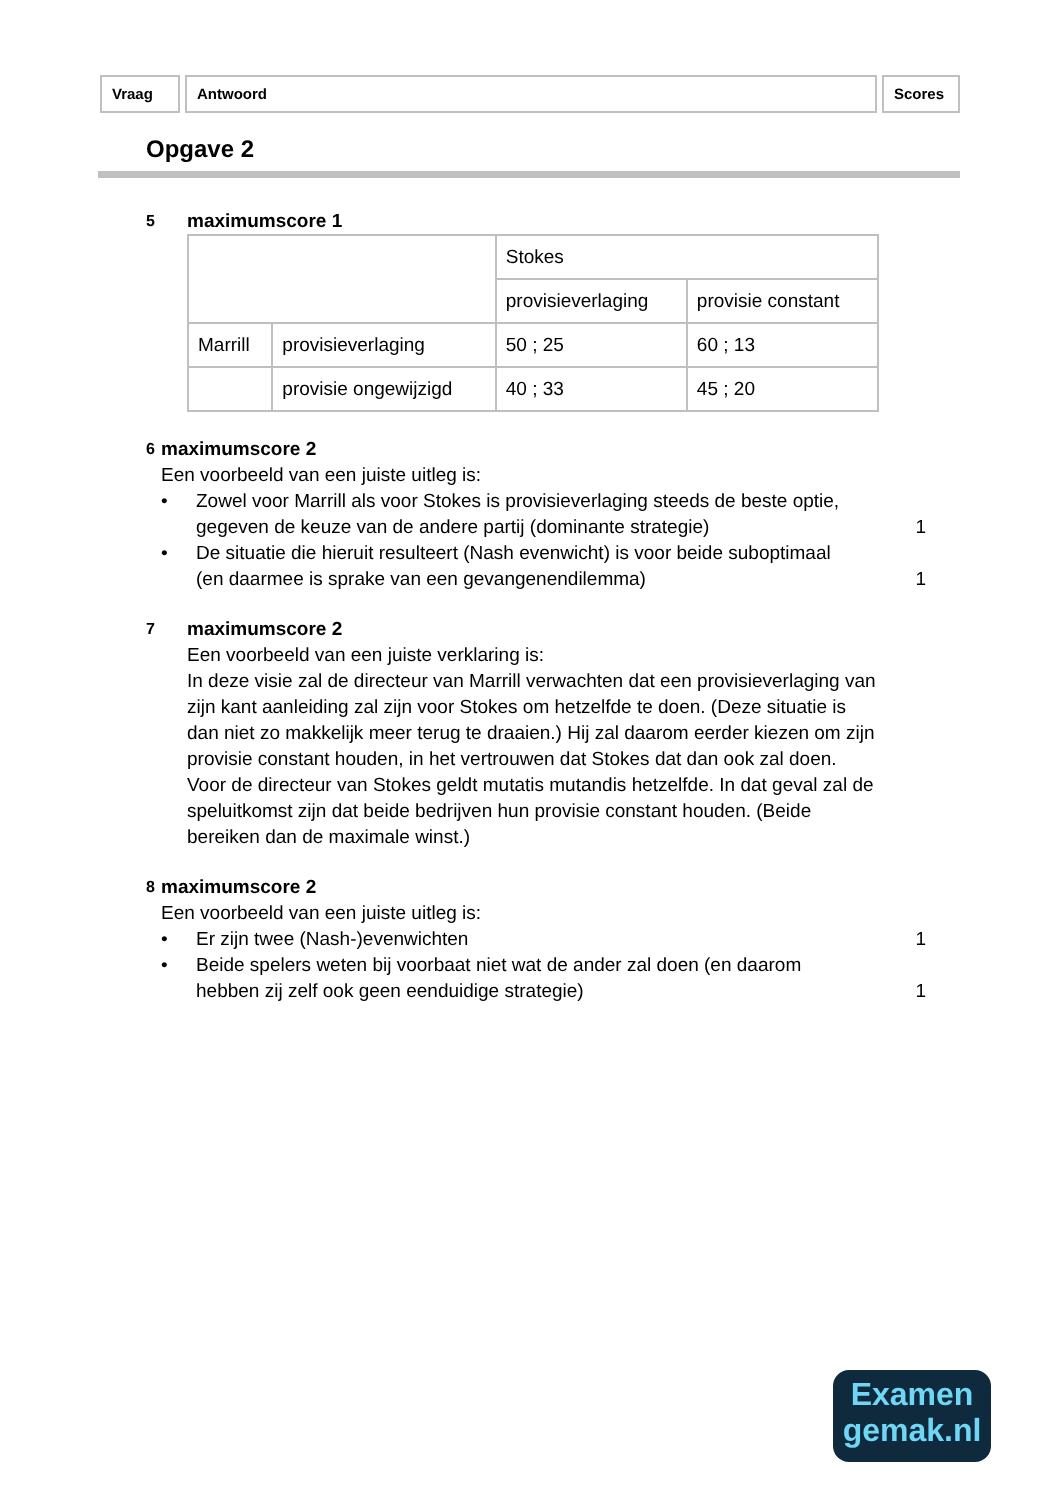Vraag Antwoord Scores
Opgave 2
5
maximumscore 1
| | | Stokes | |
| | | provisieverlaging | provisie constant |
| Marrill | provisieverlaging | 50 ; 25 | 60 ; 13 |
| | provisie ongewijzigd | 40 ; 33 | 45 ; 20 |
6
maximumscore 2
Een voorbeeld van een juiste uitleg is:
• Zowel voor Marrill als voor Stokes is provisieverlaging steeds de beste optie, gegeven de keuze van de andere partij (dominante strategie)
1
• De situatie die hieruit resulteert (Nash evenwicht) is voor beide suboptimaal (en daarmee is sprake van een gevangenendilemma)
1
7
maximumscore 2
Een voorbeeld van een juiste verklaring is:
In deze visie zal de directeur van Marrill verwachten dat een provisieverlaging van zijn kant aanleiding zal zijn voor Stokes om hetzelfde te doen. (Deze situatie is dan niet zo makkelijk meer terug te draaien.) Hij zal daarom eerder kiezen om zijn provisie constant houden, in het vertrouwen dat Stokes dat dan ook zal doen. Voor de directeur van Stokes geldt mutatis mutandis hetzelfde. In dat geval zal de speluitkomst zijn dat beide bedrijven hun provisie constant houden. (Beide bereiken dan de maximale winst.)
8
maximumscore 2
Een voorbeeld van een juiste uitleg is:
• Er zijn twee (Nash-)evenwichten 1
• Beide spelers weten bij voorbaat niet wat de ander zal doen (en daarom hebben zij zelf ook geen eenduidige strategie)
1
Examen
gemak.nl